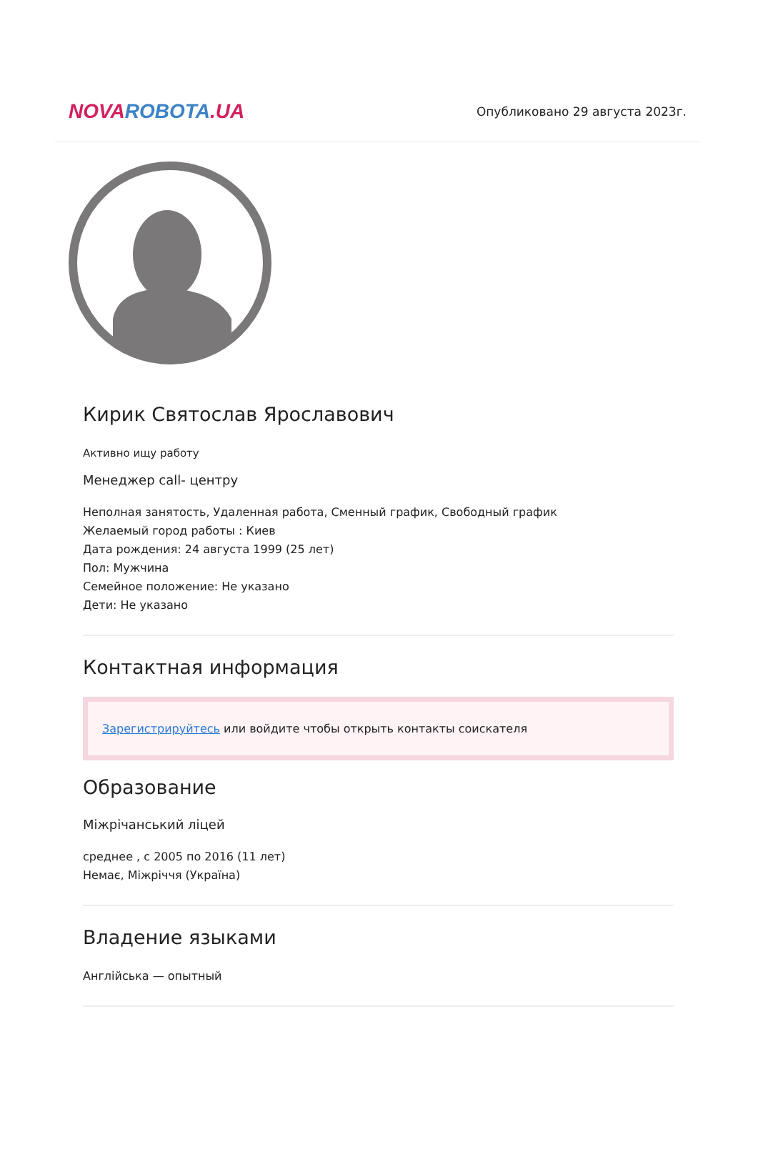NOVA ROBOTA.UA
Опубликовано 29 августа 2023г.
Кирик Святослав Ярославович
Активно ищу работу
Менеджер call- центру
Неполная занятость, Удаленная работа, Сменный график, Свободный график
Желаемый город работы : Киев
Дата рождения: 24 августа 1999 (25 лет)
Пол: Мужчина
Семейное положение: Не указано
Дети: Не указано
Контактная информация
Зарегистрируйтесь или войдите чтобы открыть контакты соискателя
Образование
Міжрічанський ліцей
среднее , с 2005 по 2016 (11 лет)
Немає, Міжріччя (Україна)
Владение языками
Англійська — опытный